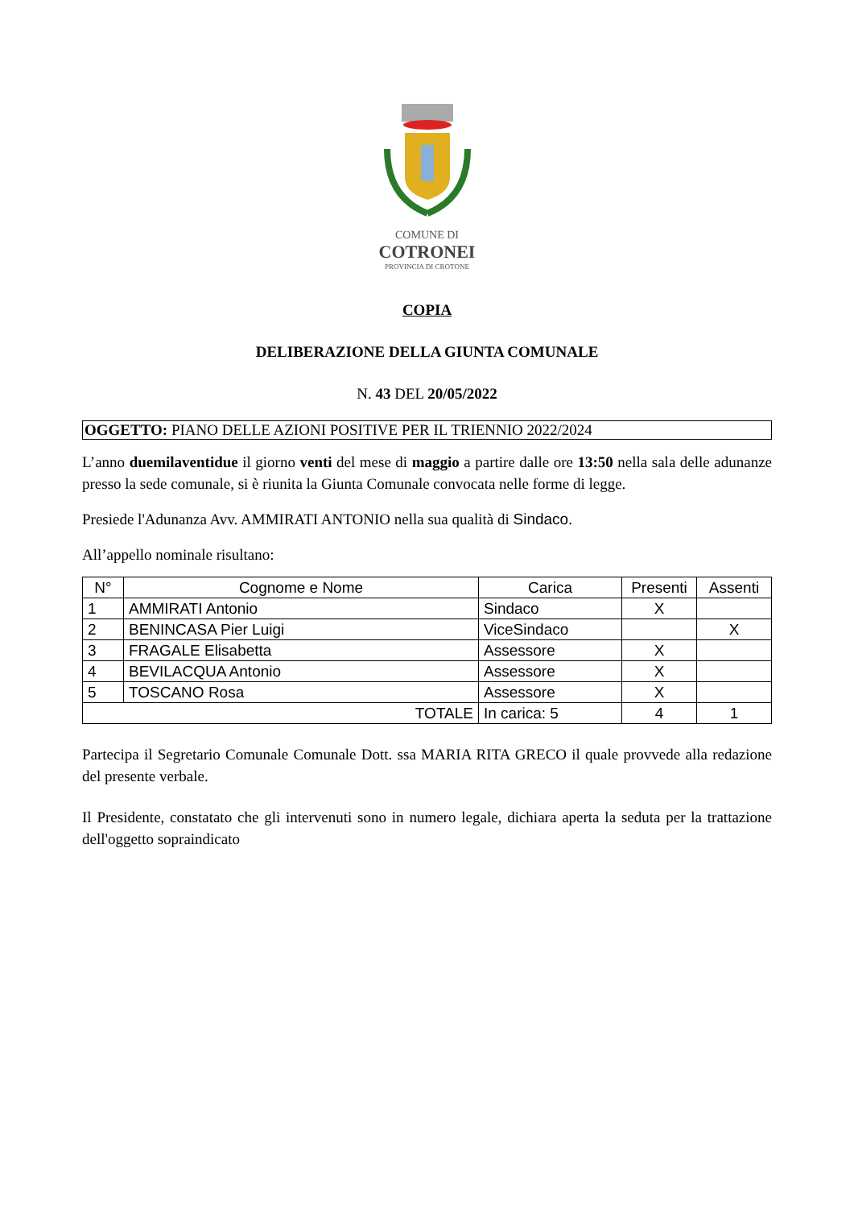COMUNE DI
COTRONEI
PROVINCIA DI CROTONE
COPIA
DELIBERAZIONE DELLA GIUNTA COMUNALE
N. 43 DEL 20/05/2022
OGGETTO: PIANO DELLE AZIONI POSITIVE PER IL TRIENNIO 2022/2024
L’anno duemilaventidue il giorno venti del mese di maggio a partire dalle ore 13:50 nella sala delle adunanze presso la sede comunale, si è riunita la Giunta Comunale convocata nelle forme di legge.
Presiede l'Adunanza Avv. AMMIRATI ANTONIO nella sua qualità di Sindaco.
All’appello nominale risultano:
| N° | Cognome e Nome | Carica | Presenti | Assenti |
| --- | --- | --- | --- | --- |
| 1 | AMMIRATI Antonio | Sindaco | X | |
| 2 | BENINCASA Pier Luigi | ViceSindaco | | X |
| 3 | FRAGALE Elisabetta | Assessore | X | |
| 4 | BEVILACQUA Antonio | Assessore | X | |
| 5 | TOSCANO Rosa | Assessore | X | |
| TOTALE | | In carica: 5 | 4 | 1 |
Partecipa il Segretario Comunale Comunale Dott. ssa MARIA RITA GRECO il quale provvede alla redazione del presente verbale.
Il Presidente, constatato che gli intervenuti sono in numero legale, dichiara aperta la seduta per la trattazione dell'oggetto sopraindicato